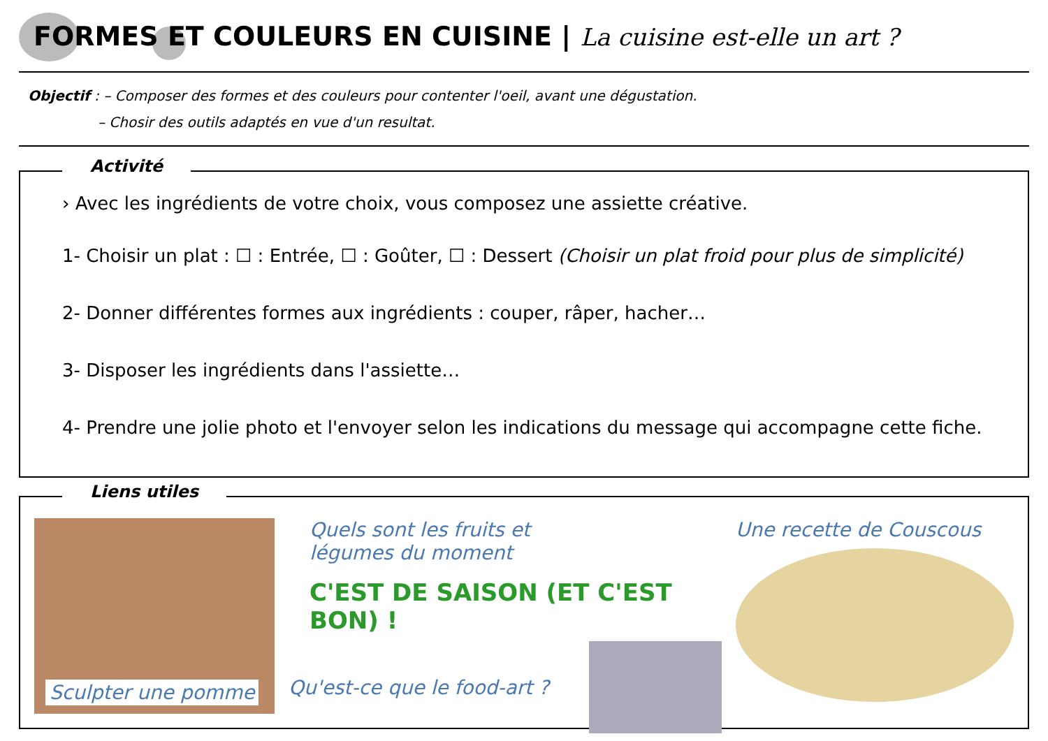FORMES ET COULEURS EN CUISINE | La cuisine est-elle un art ?
Objectif : – Composer des formes et des couleurs pour contenter l'oeil, avant une dégustation.
– Chosir des outils adaptés en vue d'un resultat.
Activité
› Avec les ingrédients de votre choix, vous composez une assiette créative.
1- Choisir un plat : ☐ : Entrée, ☐ : Goûter, ☐ : Dessert (Choisir un plat froid pour plus de simplicité)
2- Donner différentes formes aux ingrédients : couper, râper, hacher…
3- Disposer les ingrédients dans l'assiette…
4- Prendre une jolie photo et l'envoyer selon les indications du message qui accompagne cette fiche.
Liens utiles
Sculpter une pomme Quels sont les fruits et
légumes du moment
C'EST DE SAISON (ET C'EST BON) !
Qu'est-ce que le food-art ?
Une recette de Couscous